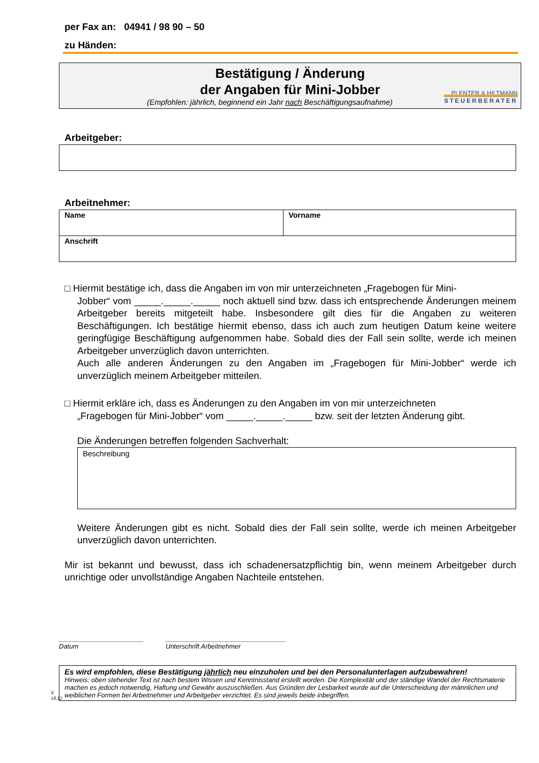per Fax an: 04941 / 98 90 – 50
zu Händen:
Bestätigung / Änderung
der Angaben für Mini-Jobber
(Empfohlen: jährlich, beginnend ein Jahr nach Beschäftigungsaufnahme)
PLENTER & HILTMANN
STEUERBERATER
Arbeitgeber:
Arbeitnehmer:
| Name | Vorname |
| Anschrift | |
□ Hiermit bestätige ich, dass die Angaben im von mir unterzeichneten „Fragebogen für Mini-
Jobber“ vom _____._____._____ noch aktuell sind bzw. dass ich entsprechende Änderungen meinem Arbeitgeber bereits mitgeteilt habe. Insbesondere gilt dies für die Angaben zu weiteren Beschäftigungen. Ich bestätige hiermit ebenso, dass ich auch zum heutigen Datum keine weitere geringfügige Beschäftigung aufgenommen habe. Sobald dies der Fall sein sollte, werde ich meinen Arbeitgeber unverzüglich davon unterrichten.
Auch alle anderen Änderungen zu den Angaben im „Fragebogen für Mini-Jobber“ werde ich unverzüglich meinem Arbeitgeber mitteilen.
□ Hiermit erkläre ich, dass es Änderungen zu den Angaben im von mir unterzeichneten
„Fragebogen für Mini-Jobber“ vom _____._____._____ bzw. seit der letzten Änderung gibt.
Die Änderungen betreffen folgenden Sachverhalt:
Beschreibung
Weitere Änderungen gibt es nicht. Sobald dies der Fall sein sollte, werde ich meinen Arbeitgeber unverzüglich davon unterrichten.
Mir ist bekannt und bewusst, dass ich schadenersatzpflichtig bin, wenn meinem Arbeitgeber durch unrichtige oder unvollständige Angaben Nachteile entstehen.
_______________________
Datum
_________________________________
Unterschrift Arbeitnehmer
V. 18.12
Es wird empfohlen, diese Bestätigung jährlich neu einzuholen und bei den Personalunterlagen aufzubewahren!
Hinweis: oben stehender Text ist nach bestem Wissen und Kenntnisstand erstellt worden. Die Komplexität und der ständige Wandel der Rechtsmaterie machen es jedoch notwendig, Haftung und Gewähr auszuschließen. Aus Gründen der Lesbarkeit wurde auf die Unterscheidung der männlichen und weiblichen Formen bei Arbeitnehmer und Arbeitgeber verzichtet. Es sind jeweils beide inbegriffen.